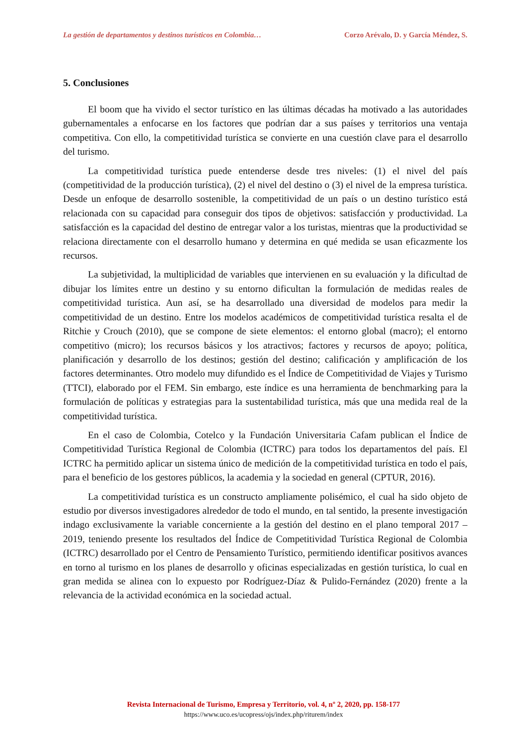La gestión de departamentos y destinos turísticos en Colombia… Corzo Arévalo, D. y García Méndez, S.
5. Conclusiones
El boom que ha vivido el sector turístico en las últimas décadas ha motivado a las autoridades gubernamentales a enfocarse en los factores que podrían dar a sus países y territorios una ventaja competitiva. Con ello, la competitividad turística se convierte en una cuestión clave para el desarrollo del turismo.
La competitividad turística puede entenderse desde tres niveles: (1) el nivel del país (competitividad de la producción turística), (2) el nivel del destino o (3) el nivel de la empresa turística. Desde un enfoque de desarrollo sostenible, la competitividad de un país o un destino turístico está relacionada con su capacidad para conseguir dos tipos de objetivos: satisfacción y productividad. La satisfacción es la capacidad del destino de entregar valor a los turistas, mientras que la productividad se relaciona directamente con el desarrollo humano y determina en qué medida se usan eficazmente los recursos.
La subjetividad, la multiplicidad de variables que intervienen en su evaluación y la dificultad de dibujar los límites entre un destino y su entorno dificultan la formulación de medidas reales de competitividad turística. Aun así, se ha desarrollado una diversidad de modelos para medir la competitividad de un destino. Entre los modelos académicos de competitividad turística resalta el de Ritchie y Crouch (2010), que se compone de siete elementos: el entorno global (macro); el entorno competitivo (micro); los recursos básicos y los atractivos; factores y recursos de apoyo; política, planificación y desarrollo de los destinos; gestión del destino; calificación y amplificación de los factores determinantes. Otro modelo muy difundido es el Índice de Competitividad de Viajes y Turismo (TTCI), elaborado por el FEM. Sin embargo, este índice es una herramienta de benchmarking para la formulación de políticas y estrategias para la sustentabilidad turística, más que una medida real de la competitividad turística.
En el caso de Colombia, Cotelco y la Fundación Universitaria Cafam publican el Índice de Competitividad Turística Regional de Colombia (ICTRC) para todos los departamentos del país. El ICTRC ha permitido aplicar un sistema único de medición de la competitividad turística en todo el país, para el beneficio de los gestores públicos, la academia y la sociedad en general (CPTUR, 2016).
La competitividad turística es un constructo ampliamente polisémico, el cual ha sido objeto de estudio por diversos investigadores alrededor de todo el mundo, en tal sentido, la presente investigación indago exclusivamente la variable concerniente a la gestión del destino en el plano temporal 2017 – 2019, teniendo presente los resultados del Índice de Competitividad Turística Regional de Colombia (ICTRC) desarrollado por el Centro de Pensamiento Turístico, permitiendo identificar positivos avances en torno al turismo en los planes de desarrollo y oficinas especializadas en gestión turística, lo cual en gran medida se alinea con lo expuesto por Rodríguez-Díaz & Pulido-Fernández (2020) frente a la relevancia de la actividad económica en la sociedad actual.
Revista Internacional de Turismo, Empresa y Territorio, vol. 4, nº 2, 2020, pp. 158-177
https://www.uco.es/ucopress/ojs/index.php/riturem/index